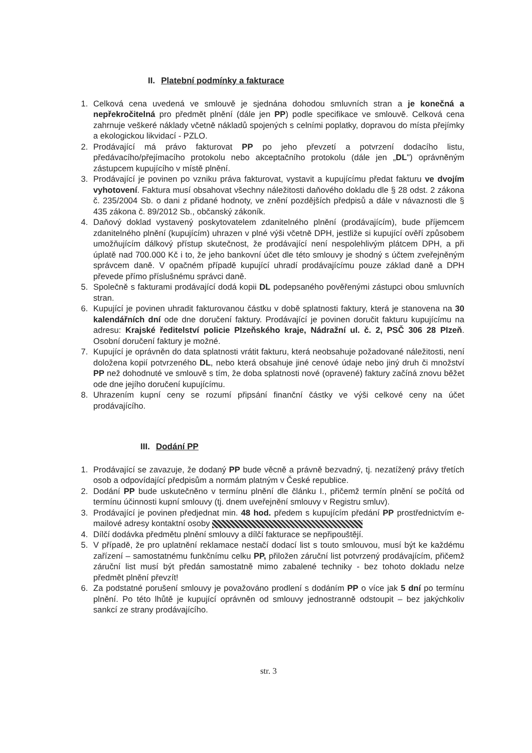II. Platební podmínky a fakturace
1. Celková cena uvedená ve smlouvě je sjednána dohodou smluvních stran a je konečná a nepřekročitelná pro předmět plnění (dále jen PP) podle specifikace ve smlouvě. Celková cena zahrnuje veškeré náklady včetně nákladů spojených s celními poplatky, dopravou do místa přejímky a ekologickou likvidací - PZLO.
2. Prodávající má právo fakturovat PP po jeho převzetí a potvrzení dodacího listu, předávacího/přejímacího protokolu nebo akceptačního protokolu (dále jen „DL") oprávněným zástupcem kupujícího v místě plnění.
3. Prodávající je povinen po vzniku práva fakturovat, vystavit a kupujícímu předat fakturu ve dvojím vyhotovení. Faktura musí obsahovat všechny náležitosti daňového dokladu dle § 28 odst. 2 zákona č. 235/2004 Sb. o dani z přidané hodnoty, ve znění pozdějších předpisů a dále v návaznosti dle § 435 zákona č. 89/2012 Sb., občanský zákoník.
4. Daňový doklad vystavený poskytovatelem zdanitelného plnění (prodávajícím), bude příjemcem zdanitelného plnění (kupujícím) uhrazen v plné výši včetně DPH, jestliže si kupující ověří způsobem umožňujícím dálkový přístup skutečnost, že prodávající není nespolehlivým plátcem DPH, a při úplatě nad 700.000 Kč i to, že jeho bankovní účet dle této smlouvy je shodný s účtem zveřejněným správcem daně. V opačném případě kupující uhradí prodávajícímu pouze základ daně a DPH převede přímo příslušnému správci daně.
5. Společně s fakturami prodávající dodá kopii DL podepsaného pověřenými zástupci obou smluvních stran.
6. Kupující je povinen uhradit fakturovanou částku v době splatnosti faktury, která je stanovena na 30 kalendářních dní ode dne doručení faktury. Prodávající je povinen doručit fakturu kupujícímu na adresu: Krajské ředitelství policie Plzeňského kraje, Nádražní ul. č. 2, PSČ 306 28 Plzeň. Osobní doručení faktury je možné.
7. Kupující je oprávněn do data splatnosti vrátit fakturu, která neobsahuje požadované náležitosti, není doložena kopií potvrzeného DL, nebo která obsahuje jiné cenové údaje nebo jiný druh či množství PP než dohodnuté ve smlouvě s tím, že doba splatnosti nové (opravené) faktury začíná znovu běžet ode dne jejího doručení kupujícímu.
8. Uhrazením kupní ceny se rozumí připsání finanční částky ve výši celkové ceny na účet prodávajícího.
III. Dodání PP
1. Prodávající se zavazuje, že dodaný PP bude věcně a právně bezvadný, tj. nezatížený právy třetích osob a odpovídající předpisům a normám platným v České republice.
2. Dodání PP bude uskutečněno v termínu plnění dle článku I., přičemž termín plnění se počítá od termínu účinnosti kupní smlouvy (tj. dnem uveřejnění smlouvy v Registru smluv).
3. Prodávající je povinen předjednat min. 48 hod. předem s kupujícím předání PP prostřednictvím e-mailové adresy kontaktní osoby
4. Dílčí dodávka předmětu plnění smlouvy a dílčí fakturace se nepřipouštějí.
5. V případě, že pro uplatnění reklamace nestačí dodací list s touto smlouvou, musí být ke každému zařízení – samostatnému funkčnímu celku PP, přiložen záruční list potvrzený prodávajícím, přičemž záruční list musí být předán samostatně mimo zabalené techniky - bez tohoto dokladu nelze předmět plnění převzít!
6. Za podstatné porušení smlouvy je považováno prodlení s dodáním PP o více jak 5 dní po termínu plnění. Po této lhůtě je kupující oprávněn od smlouvy jednostranně odstoupit – bez jakýchkoliv sankcí ze strany prodávajícího.
str. 3